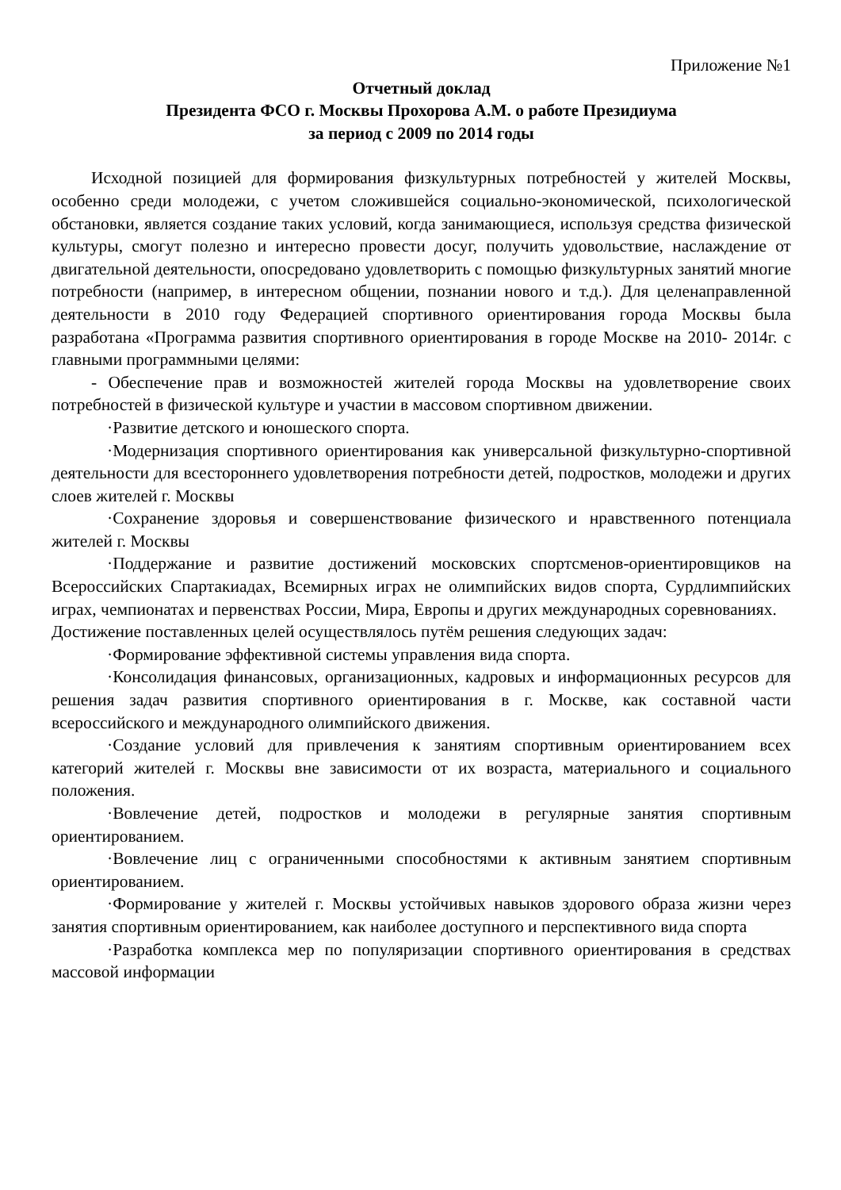Приложение №1
Отчетный доклад
Президента ФСО г. Москвы Прохорова А.М. о работе Президиума
за период с 2009 по 2014 годы
Исходной позицией для формирования физкультурных потребностей у жителей Москвы, особенно среди молодежи, с учетом сложившейся социально-экономической, психологической обстановки, является создание таких условий, когда занимающиеся, используя средства физической культуры, смогут полезно и интересно провести досуг, получить удовольствие, наслаждение от двигательной деятельности, опосредовано удовлетворить с помощью физкультурных занятий многие потребности (например, в интересном общении, познании нового и т.д.). Для целенаправленной деятельности в 2010 году Федерацией спортивного ориентирования города Москвы была разработана «Программа развития спортивного ориентирования в городе Москве на 2010- 2014г. с главными программными целями:
- Обеспечение прав и возможностей жителей города Москвы на удовлетворение своих потребностей в физической культуре и участии в массовом спортивном движении.
·Развитие детского и юношеского спорта.
·Модернизация спортивного ориентирования как универсальной физкультурно-спортивной деятельности для всестороннего удовлетворения потребности детей, подростков, молодежи и других слоев жителей г. Москвы
·Сохранение здоровья и совершенствование физического и нравственного потенциала жителей г. Москвы
·Поддержание и развитие достижений московских спортсменов-ориентировщиков на Всероссийских Спартакиадах, Всемирных играх не олимпийских видов спорта, Сурдлимпийских играх, чемпионатах и первенствах России, Мира, Европы и других международных соревнованиях.
Достижение поставленных целей осуществлялось путём решения следующих задач:
·Формирование эффективной системы управления вида спорта.
·Консолидация финансовых, организационных, кадровых и информационных ресурсов для решения задач развития спортивного ориентирования в г. Москве, как составной части всероссийского и международного олимпийского движения.
·Создание условий для привлечения к занятиям спортивным ориентированием всех категорий жителей г. Москвы вне зависимости от их возраста, материального и социального положения.
·Вовлечение детей, подростков и молодежи в регулярные занятия спортивным ориентированием.
·Вовлечение лиц с ограниченными способностями к активным занятием спортивным ориентированием.
·Формирование у жителей г. Москвы устойчивых навыков здорового образа жизни через занятия спортивным ориентированием, как наиболее доступного и перспективного вида спорта
·Разработка комплекса мер по популяризации спортивного ориентирования в средствах массовой информации